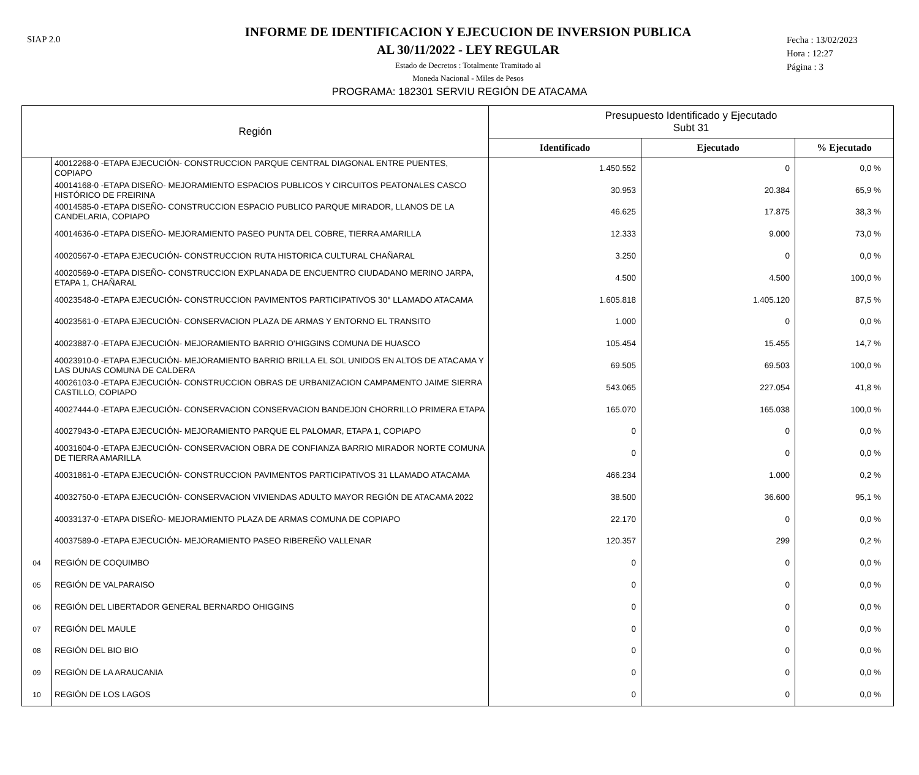SIAP 2.0
INFORME DE IDENTIFICACION Y EJECUCION DE INVERSION PUBLICA
AL 30/11/2022 - LEY REGULAR
Estado de Decretos : Totalmente Tramitado al
Moneda Nacional - Miles de Pesos
Fecha : 13/02/2023
Hora : 12:27
Página : 3
PROGRAMA: 182301 SERVIU REGIÓN DE ATACAMA
| Región | | Presupuesto Identificado y Ejecutado Subt 31 | | |
| --- | --- | --- | --- | --- |
| | | Identificado | Ejecutado | % Ejecutado |
| | 40012268-0 -ETAPA EJECUCIÓN- CONSTRUCCION PARQUE CENTRAL DIAGONAL ENTRE PUENTES, COPIAPO | 1.450.552 | 0 | 0,0 % |
| | 40014168-0 -ETAPA DISEÑO- MEJORAMIENTO ESPACIOS PUBLICOS Y CIRCUITOS PEATONALES CASCO HISTÓRICO DE FREIRINA | 30.953 | 20.384 | 65,9 % |
| | 40014585-0 -ETAPA DISEÑO- CONSTRUCCION ESPACIO PUBLICO PARQUE MIRADOR, LLANOS DE LA CANDELARIA, COPIAPO | 46.625 | 17.875 | 38,3 % |
| | 40014636-0 -ETAPA DISEÑO- MEJORAMIENTO PASEO PUNTA DEL COBRE, TIERRA AMARILLA | 12.333 | 9.000 | 73,0 % |
| | 40020567-0 -ETAPA EJECUCIÓN- CONSTRUCCION RUTA HISTORICA CULTURAL CHAÑARAL | 3.250 | 0 | 0,0 % |
| | 40020569-0 -ETAPA DISEÑO- CONSTRUCCION EXPLANADA DE ENCUENTRO CIUDADANO MERINO JARPA, ETAPA 1, CHAÑARAL | 4.500 | 4.500 | 100,0 % |
| | 40023548-0 -ETAPA EJECUCIÓN- CONSTRUCCION PAVIMENTOS PARTICIPATIVOS 30° LLAMADO ATACAMA | 1.605.818 | 1.405.120 | 87,5 % |
| | 40023561-0 -ETAPA EJECUCIÓN- CONSERVACION PLAZA DE ARMAS Y ENTORNO EL TRANSITO | 1.000 | 0 | 0,0 % |
| | 40023887-0 -ETAPA EJECUCIÓN- MEJORAMIENTO BARRIO O'HIGGINS COMUNA DE HUASCO | 105.454 | 15.455 | 14,7 % |
| | 40023910-0 -ETAPA EJECUCIÓN- MEJORAMIENTO BARRIO BRILLA EL SOL UNIDOS EN ALTOS DE ATACAMA Y LAS DUNAS COMUNA DE CALDERA | 69.505 | 69.503 | 100,0 % |
| | 40026103-0 -ETAPA EJECUCIÓN- CONSTRUCCION OBRAS DE URBANIZACION CAMPAMENTO JAIME SIERRA CASTILLO, COPIAPO | 543.065 | 227.054 | 41,8 % |
| | 40027444-0 -ETAPA EJECUCIÓN- CONSERVACION CONSERVACION BANDEJON CHORRILLO PRIMERA ETAPA | 165.070 | 165.038 | 100,0 % |
| | 40027943-0 -ETAPA EJECUCIÓN- MEJORAMIENTO PARQUE EL PALOMAR, ETAPA 1, COPIAPO | 0 | 0 | 0,0 % |
| | 40031604-0 -ETAPA EJECUCIÓN- CONSERVACION OBRA DE CONFIANZA BARRIO MIRADOR NORTE COMUNA DE TIERRA AMARILLA | 0 | 0 | 0,0 % |
| | 40031861-0 -ETAPA EJECUCIÓN- CONSTRUCCION PAVIMENTOS PARTICIPATIVOS 31 LLAMADO ATACAMA | 466.234 | 1.000 | 0,2 % |
| | 40032750-0 -ETAPA EJECUCIÓN- CONSERVACION VIVIENDAS ADULTO MAYOR REGIÓN DE ATACAMA 2022 | 38.500 | 36.600 | 95,1 % |
| | 40033137-0 -ETAPA DISEÑO- MEJORAMIENTO PLAZA DE ARMAS COMUNA DE COPIAPO | 22.170 | 0 | 0,0 % |
| | 40037589-0 -ETAPA EJECUCIÓN- MEJORAMIENTO PASEO RIBEREÑO VALLENAR | 120.357 | 299 | 0,2 % |
| 04 | REGIÓN DE COQUIMBO | 0 | 0 | 0,0 % |
| 05 | REGIÓN DE VALPARAISO | 0 | 0 | 0,0 % |
| 06 | REGIÓN DEL LIBERTADOR GENERAL BERNARDO OHIGGINS | 0 | 0 | 0,0 % |
| 07 | REGIÓN DEL MAULE | 0 | 0 | 0,0 % |
| 08 | REGIÓN DEL BIO BIO | 0 | 0 | 0,0 % |
| 09 | REGIÓN DE LA ARAUCANIA | 0 | 0 | 0,0 % |
| 10 | REGIÓN DE LOS LAGOS | 0 | 0 | 0,0 % |